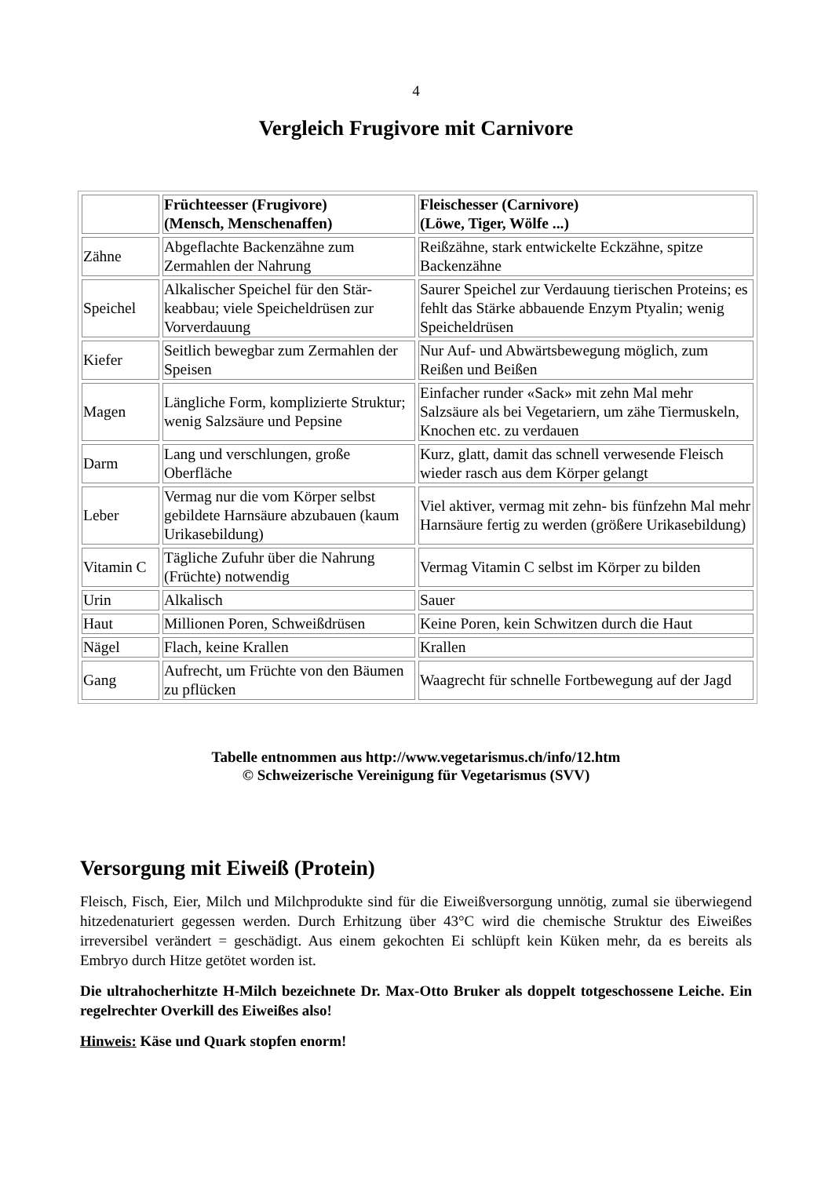4
Vergleich Frugivore mit Carnivore
| | Früchteesser (Frugivore) (Mensch, Menschenaffen) | Fleischesser (Carnivore) (Löwe, Tiger, Wölfe ...) |
| Zähne | Abgeflachte Backenzähne zum Zermahlen der Nahrung | Reißzähne, stark entwickelte Eckzähne, spitze Backenzähne |
| Speichel | Alkalischer Speichel für den Stär-keabbau; viele Speicheldrüsen zur Vorverdauung | Saurer Speichel zur Verdauung tierischen Proteins; es fehlt das Stärke abbauende Enzym Ptyalin; wenig Speicheldrüsen |
| Kiefer | Seitlich bewegbar zum Zermahlen der Speisen | Nur Auf- und Abwärtsbewegung möglich, zum Reißen und Beißen |
| Magen | Längliche Form, komplizierte Struktur; wenig Salzsäure und Pepsine | Einfacher runder «Sack» mit zehn Mal mehr Salzsäure als bei Vegetariern, um zähe Tiermuskeln, Knochen etc. zu verdauen |
| Darm | Lang und verschlungen, große Oberfläche | Kurz, glatt, damit das schnell verwesende Fleisch wieder rasch aus dem Körper gelangt |
| Leber | Vermag nur die vom Körper selbst gebildete Harnsäure abzubauen (kaum Urikasebildung) | Viel aktiver, vermag mit zehn- bis fünfzehn Mal mehr Harnsäure fertig zu werden (größere Urikasebildung) |
| Vitamin C | Tägliche Zufuhr über die Nahrung (Früchte) notwendig | Vermag Vitamin C selbst im Körper zu bilden |
| Urin | Alkalisch | Sauer |
| Haut | Millionen Poren, Schweißdrüsen | Keine Poren, kein Schwitzen durch die Haut |
| Nägel | Flach, keine Krallen | Krallen |
| Gang | Aufrecht, um Früchte von den Bäumen zu pflücken | Waagrecht für schnelle Fortbewegung auf der Jagd |
Tabelle entnommen aus http://www.vegetarismus.ch/info/12.htm
© Schweizerische Vereinigung für Vegetarismus (SVV)
Versorgung mit Eiweiß (Protein)
Fleisch, Fisch, Eier, Milch und Milchprodukte sind für die Eiweißversorgung unnötig, zumal sie überwiegend hitzedenaturiert gegessen werden. Durch Erhitzung über 43°C wird die chemische Struktur des Eiweißes irreversibel verändert = geschädigt. Aus einem gekochten Ei schlüpft kein Küken mehr, da es bereits als Embryo durch Hitze getötet worden ist.
Die ultrahocherhitzte H-Milch bezeichnete Dr. Max-Otto Bruker als doppelt totgeschossene Leiche. Ein regelrechter Overkill des Eiweißes also!
Hinweis: Käse und Quark stopfen enorm!